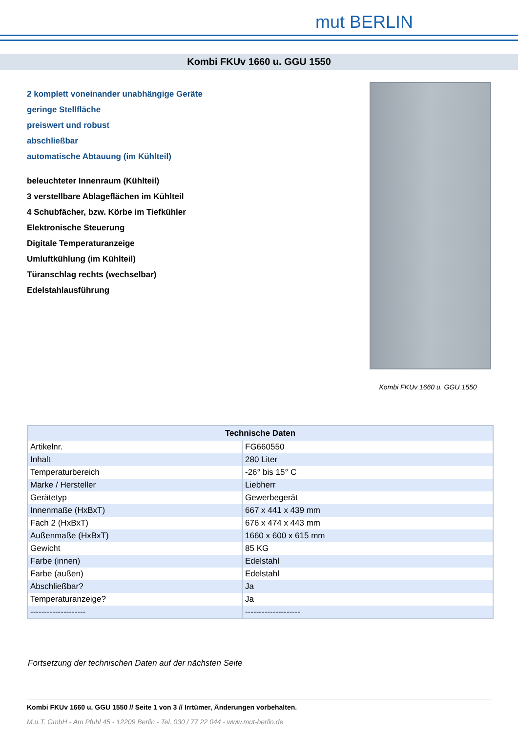mut BERLIN
Kombi FKUv 1660 u. GGU 1550
2 komplett voneinander unabhängige Geräte
geringe Stellfläche
preiswert und robust
abschließbar
automatische Abtauung (im Kühlteil)
beleuchteter Innenraum (Kühlteil)
3 verstellbare Ablageflächen im Kühlteil
4 Schubfächer, bzw. Körbe im Tiefkühler
Elektronische Steuerung
Digitale Temperaturanzeige
Umluftkühlung (im Kühlteil)
Türanschlag rechts (wechselbar)
Edelstahlausführung
Kombi FKUv 1660 u. GGU 1550
| Technische Daten | |
| --- | --- |
| Artikelnr. | FG660550 |
| Inhalt | 280 Liter |
| Temperaturbereich | -26° bis 15° C |
| Marke / Hersteller | Liebherr |
| Gerätetyp | Gewerbegerät |
| Innenmaße (HxBxT) | 667 x 441 x 439 mm |
| Fach 2 (HxBxT) | 676 x 474 x 443 mm |
| Außenmaße (HxBxT) | 1660 x 600 x 615 mm |
| Gewicht | 85 KG |
| Farbe (innen) | Edelstahl |
| Farbe (außen) | Edelstahl |
| Abschließbar? | Ja |
| Temperaturanzeige? | Ja |
| -------------------- | -------------------- |
Fortsetzung der technischen Daten auf der nächsten Seite
Kombi FKUv 1660 u. GGU 1550 // Seite 1 von 3 // Irrtümer, Änderungen vorbehalten.
M.u.T. GmbH - Am Pfuhl 45 - 12209 Berlin - Tel. 030 / 77 22 044 - www.mut-berlin.de